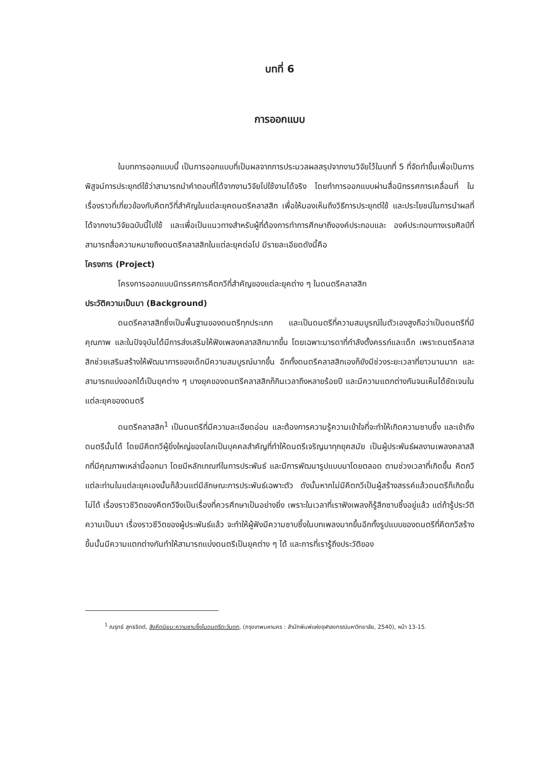บทที่ 6
การออกแบบ
ในบทการออกแบบนี้ เป็นการออกแบบที่เป็นผลจากการประมวลผลสรุปจากงานวิจัยไว้ในบทที่ 5 ที่จัดทำขึ้นเพื่อเป็นการพิสูจน์การประยุกต์ใช้ว่าสามารถนำคำตอบที่ได้จากงานวิจัยไปใช้งานได้จริง โดยทำการออกแบบผ่านสื่อนิทรรศการเคลื่อนที่ ในเรื่องราวที่เกี่ยวข้องกับคีตกวีที่สำคัญในแต่ละยุคดนตรีคลาสสิก เพื่อให้มองเห็นถึงวิธีการประยุกต์ใช้ และประโยชน์ในการนำผลที่ได้จากงานวิจัยฉบับนี้ไปใช้ และเพื่อเป็นแนวทางสำหรับผู้ที่ต้องการทำการศึกษาถึงองค์ประกอบและ องค์ประกอบทางเรขศิลป์ที่สามารถสื่อความหมายถึงดนตรีคลาสสิกในแต่ละยุคต่อไป มีรายละเอียดดังนี้คือ
โครงการ (Project)
โครงการออกแบบนิทรรศการคีตกวีที่สำคัญของแต่ละยุคต่าง ๆ ในดนตรีคลาสสิก
ประวัติความเป็นมา (Background)
ดนตรีคลาสสิกซึ่งเป็นพื้นฐานของดนตรีทุกประเภท และเป็นดนตรีที่ความสมบูรณ์ในตัวเองสูงถือว่าเป็นดนตรีที่มีคุณภาพ และในปัจจุบันได้มีการส่งเสริมให้ฟังเพลงคลาสสิกมากขึ้น โดยเฉพาะมารดาที่กำลังตั้งครรภ์และเด็ก เพราะดนตรีคลาสสิกช่วยเสริมสร้างให้พัฒนาการของเด็กมีความสมบูรณ์มากขึ้น อีกทั้งดนตรีคลาสสิกเองก็ยังมีช่วงระยะเวลาที่ยาวนานมาก และสามารถแบ่งออกได้เป็นยุคต่าง ๆ บางยุคของดนตรีคลาสสิกก็กินเวลาถึงหลายร้อยปี และมีความแตกต่างกันจนเห็นได้ชัดเจนในแต่ละยุคของดนตรี
ดนตรีคลาสสิก<sup>1</sup> เป็นดนตรีที่มีความละเอียดอ่อน และต้องการความรู้ความเข้าใจที่จะทำให้เกิดความซาบซึ้ง และเข้าถึงดนตรีนั้นได้ โดยมีคีตกวีผู้ยิ่งใหญ่ของโลกเป็นบุคคลสำคัญที่ทำให้ดนตรีเจริญมาทุกยุคสมัย เป็นผู้ประพันธ์ผลงานเพลงคลาสสิกที่มีคุณภาพเหล่านี้ออกมา โดยมีหลักเกณฑ์ในการประพันธ์ และมีการพัฒนารูปแบบมาโดยตลอด ตามช่วงเวลาที่เกิดขึ้น คีตกวีแต่ละท่านในแต่ละยุคเองนั้นก็ล้วนแต่มีลักษณะการประพันธ์เฉพาะตัว ดังนั้นหากไม่มีคีตกวีเป็นผู้สร้างสรรค์แล้วดนตรีก็เกิดขึ้นไม่ได้ เรื่องราวชีวิตของคีตกวีจึงเป็นเรื่องที่ควรศึกษาเป็นอย่างยิ่ง เพราะในเวลาที่เราฟังเพลงก็รู้สึกซาบซึ้งอยู่แล้ว แต่ถ้ารู้ประวัติความเป็นมา เรื่องราวชีวิตของผู้ประพันธ์แล้ว จะทำให้ผู้ฟังมีความซาบซึ้งในบทเพลงมากขึ้นอีกทั้งรูปแบบของดนตรีที่คีตกวีสร้างขึ้นนั้นมีความแตกต่างกันทำให้สามารถแบ่งดนตรีเป็นยุคต่าง ๆ ได้ และการที่เรารู้ถึงประวัติของ
<sup>1</sup> ณรุทธ์ สุทธจิตต์, สังคีตนิยม:ความซาบซึ้งในดนตรีตะวันตก, (กรุงเทพมหานคร : สำนักพิมพ์แห่งจุฬาลงกรณ์มหาวิทยาลัย, 2540), หน้า 13-15.